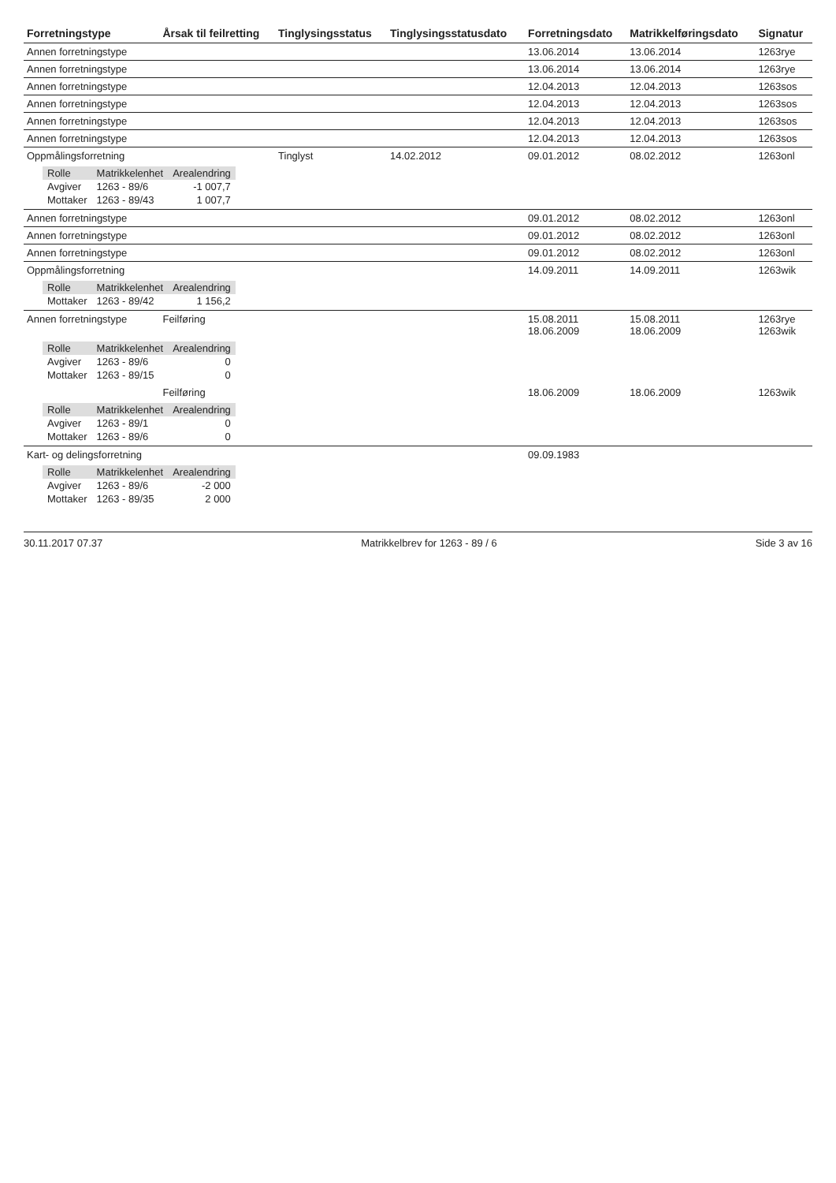| Forretningstype | Årsak til feilretting | Tinglysingsstatus | Tinglysingsstatusdato | Forretningsdato | Matrikkelføringsdato | Signatur |
| --- | --- | --- | --- | --- | --- | --- |
| Annen forretningstype | | | | 13.06.2014 | 13.06.2014 | 1263rye |
| Annen forretningstype | | | | 13.06.2014 | 13.06.2014 | 1263rye |
| Annen forretningstype | | | | 12.04.2013 | 12.04.2013 | 1263sos |
| Annen forretningstype | | | | 12.04.2013 | 12.04.2013 | 1263sos |
| Annen forretningstype | | | | 12.04.2013 | 12.04.2013 | 1263sos |
| Annen forretningstype | | | | 12.04.2013 | 12.04.2013 | 1263sos |
| Oppmålingsforretning | | Tinglyst | 14.02.2012 | 09.01.2012 | 08.02.2012 | 1263onl |
| / Rolle / Matrikkelenhet / Arealendring / / --- / --- / --- / / Avgiver / 1263 - 89/6 / -1 007,7 / / Mottaker / 1263 - 89/43 / 1 007,7 / | | | | | | |
| Annen forretningstype | | | | 09.01.2012 | 08.02.2012 | 1263onl |
| Annen forretningstype | | | | 09.01.2012 | 08.02.2012 | 1263onl |
| Annen forretningstype | | | | 09.01.2012 | 08.02.2012 | 1263onl |
| Oppmålingsforretning | | | | 14.09.2011 | 14.09.2011 | 1263wik |
| / Rolle / Matrikkelenhet / Arealendring / / --- / --- / --- / / Mottaker / 1263 - 89/42 / 1 156,2 / | | | | | | |
| Annen forretningstype | Feilføring | | | 15.08.2011 18.06.2009 | 15.08.2011 18.06.2009 | 1263rye 1263wik |
| / Rolle / Matrikkelenhet / Arealendring / / --- / --- / --- / / Avgiver / 1263 - 89/6 / 0 / / Mottaker / 1263 - 89/15 / 0 / | | | | | | |
| | Feilføring | | | 18.06.2009 | 18.06.2009 | 1263wik |
| / Rolle / Matrikkelenhet / Arealendring / / --- / --- / --- / / Avgiver / 1263 - 89/1 / 0 / / Mottaker / 1263 - 89/6 / 0 / | | | | | | |
| Kart- og delingsforretning | | | | 09.09.1983 | | |
| / Rolle / Matrikkelenhet / Arealendring / / --- / --- / --- / / Avgiver / 1263 - 89/6 / -2 000 / / Mottaker / 1263 - 89/35 / 2 000 / | | | | | | |
30.11.2017 07.37 Matrikkelbrev for 1263 - 89 / 6 Side 3 av 16